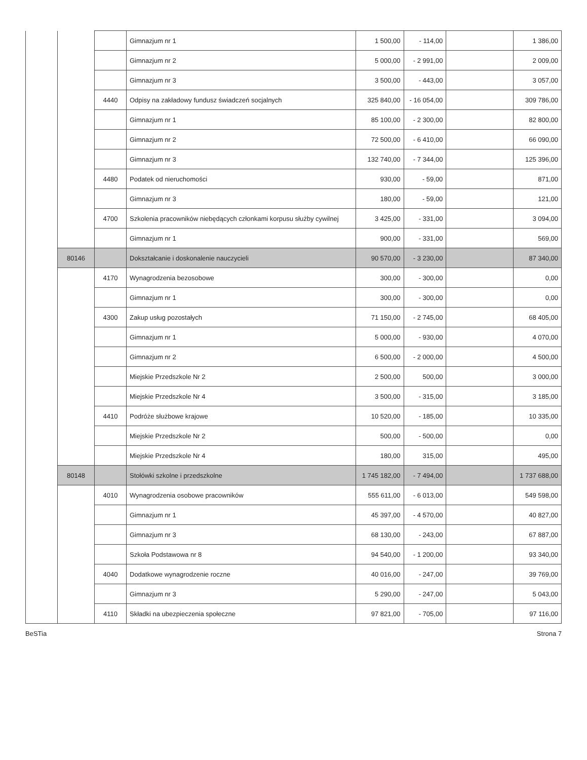| | | | Gimnazjum nr 1 | 1 500,00 | - 114,00 | | 1 386,00 |
| | | | Gimnazjum nr 2 | 5 000,00 | - 2 991,00 | | 2 009,00 |
| | | | Gimnazjum nr 3 | 3 500,00 | - 443,00 | | 3 057,00 |
| | | 4440 | Odpisy na zakładowy fundusz świadczeń socjalnych | 325 840,00 | - 16 054,00 | | 309 786,00 |
| | | | Gimnazjum nr 1 | 85 100,00 | - 2 300,00 | | 82 800,00 |
| | | | Gimnazjum nr 2 | 72 500,00 | - 6 410,00 | | 66 090,00 |
| | | | Gimnazjum nr 3 | 132 740,00 | - 7 344,00 | | 125 396,00 |
| | | 4480 | Podatek od nieruchomości | 930,00 | - 59,00 | | 871,00 |
| | | | Gimnazjum nr 3 | 180,00 | - 59,00 | | 121,00 |
| | | 4700 | Szkolenia pracowników niebędących członkami korpusu służby cywilnej | 3 425,00 | - 331,00 | | 3 094,00 |
| | | | Gimnazjum nr 1 | 900,00 | - 331,00 | | 569,00 |
| | 80146 | | Dokształcanie i doskonalenie nauczycieli | 90 570,00 | - 3 230,00 | | 87 340,00 |
| | | 4170 | Wynagrodzenia bezosobowe | 300,00 | - 300,00 | | 0,00 |
| | | | Gimnazjum nr 1 | 300,00 | - 300,00 | | 0,00 |
| | | 4300 | Zakup usług pozostałych | 71 150,00 | - 2 745,00 | | 68 405,00 |
| | | | Gimnazjum nr 1 | 5 000,00 | - 930,00 | | 4 070,00 |
| | | | Gimnazjum nr 2 | 6 500,00 | - 2 000,00 | | 4 500,00 |
| | | | Miejskie Przedszkole Nr 2 | 2 500,00 | 500,00 | | 3 000,00 |
| | | | Miejskie Przedszkole Nr 4 | 3 500,00 | - 315,00 | | 3 185,00 |
| | | 4410 | Podróże służbowe krajowe | 10 520,00 | - 185,00 | | 10 335,00 |
| | | | Miejskie Przedszkole Nr 2 | 500,00 | - 500,00 | | 0,00 |
| | | | Miejskie Przedszkole Nr 4 | 180,00 | 315,00 | | 495,00 |
| | 80148 | | Stołówki szkolne i przedszkolne | 1 745 182,00 | - 7 494,00 | | 1 737 688,00 |
| | | 4010 | Wynagrodzenia osobowe pracowników | 555 611,00 | - 6 013,00 | | 549 598,00 |
| | | | Gimnazjum nr 1 | 45 397,00 | - 4 570,00 | | 40 827,00 |
| | | | Gimnazjum nr 3 | 68 130,00 | - 243,00 | | 67 887,00 |
| | | | Szkoła Podstawowa nr 8 | 94 540,00 | - 1 200,00 | | 93 340,00 |
| | | 4040 | Dodatkowe wynagrodzenie roczne | 40 016,00 | - 247,00 | | 39 769,00 |
| | | | Gimnazjum nr 3 | 5 290,00 | - 247,00 | | 5 043,00 |
| | | 4110 | Składki na ubezpieczenia społeczne | 97 821,00 | - 705,00 | | 97 116,00 |
BeSTia Strona 7